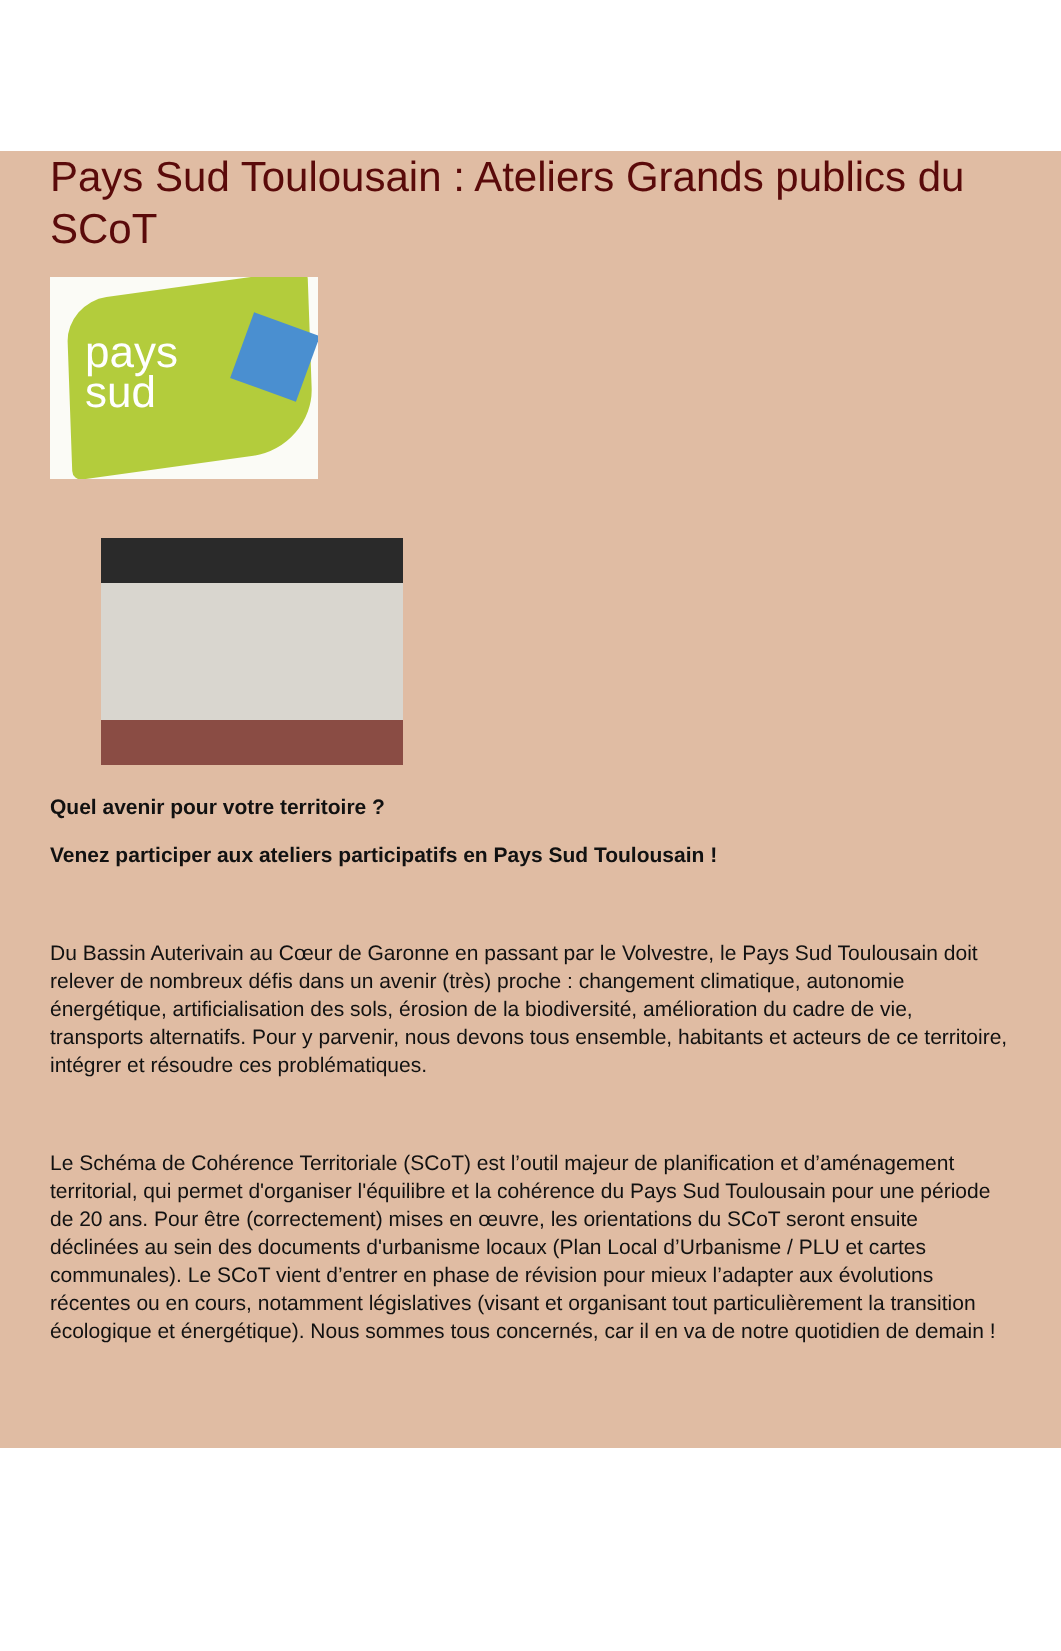Pays Sud Toulousain : Ateliers Grands publics du SCoT
pays
sud
Quel avenir pour votre territoire ?
Venez participer aux ateliers participatifs en Pays Sud Toulousain !
Du Bassin Auterivain au Cœur de Garonne en passant par le Volvestre, le Pays Sud Toulousain doit relever de nombreux défis dans un avenir (très) proche : changement climatique, autonomie énergétique, artificialisation des sols, érosion de la biodiversité, amélioration du cadre de vie, transports alternatifs. Pour y parvenir, nous devons tous ensemble, habitants et acteurs de ce territoire, intégrer et résoudre ces problématiques.
Le Schéma de Cohérence Territoriale (SCoT) est l’outil majeur de planification et d’aménagement territorial, qui permet d'organiser l'équilibre et la cohérence du Pays Sud Toulousain pour une période de 20 ans. Pour être (correctement) mises en œuvre, les orientations du SCoT seront ensuite déclinées au sein des documents d'urbanisme locaux (Plan Local d’Urbanisme / PLU et cartes communales). Le SCoT vient d’entrer en phase de révision pour mieux l’adapter aux évolutions récentes ou en cours, notamment législatives (visant et organisant tout particulièrement la transition écologique et énergétique). Nous sommes tous concernés, car il en va de notre quotidien de demain !